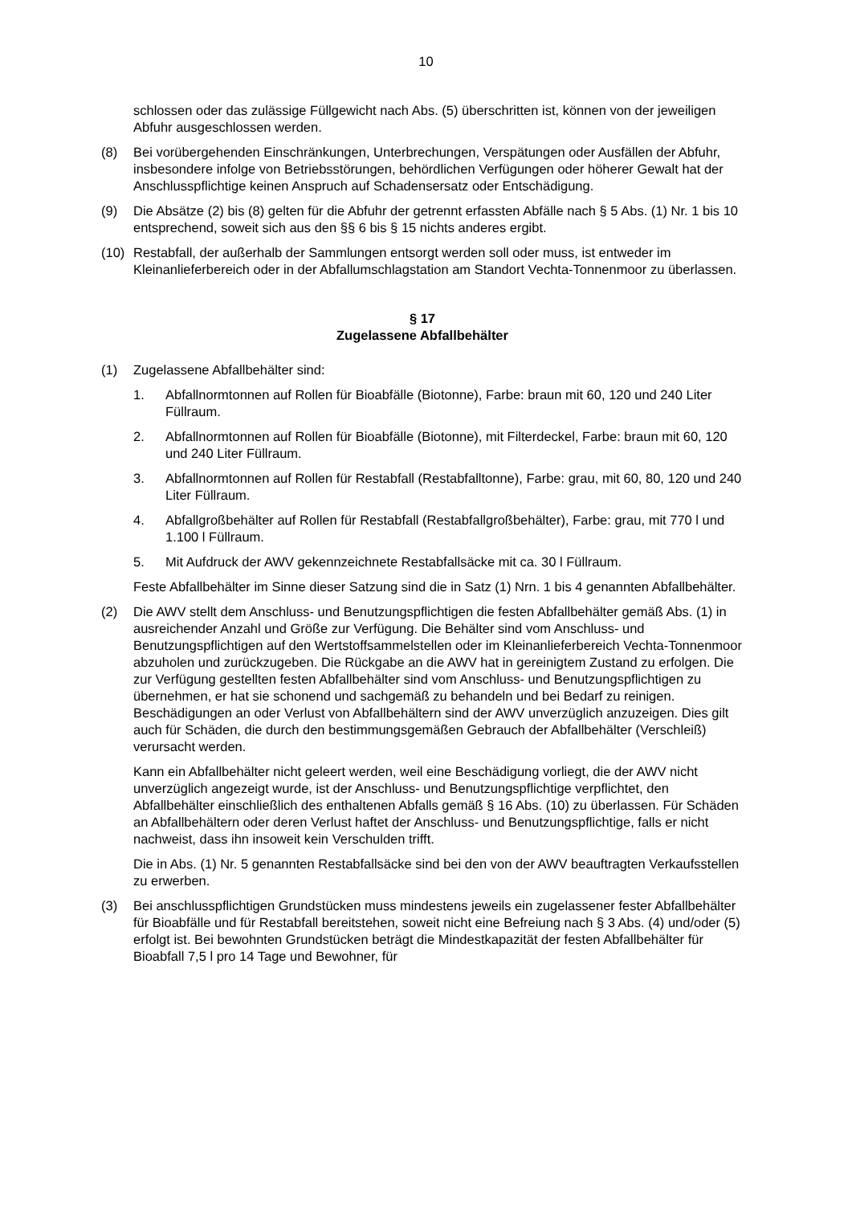10
schlossen oder das zulässige Füllgewicht nach Abs. (5) überschritten ist, können von der jeweiligen Abfuhr ausgeschlossen werden.
(8) Bei vorübergehenden Einschränkungen, Unterbrechungen, Verspätungen oder Ausfällen der Abfuhr, insbesondere infolge von Betriebsstörungen, behördlichen Verfügungen oder höherer Gewalt hat der Anschlusspflichtige keinen Anspruch auf Schadensersatz oder Entschädigung.
(9) Die Absätze (2) bis (8) gelten für die Abfuhr der getrennt erfassten Abfälle nach § 5 Abs. (1) Nr. 1 bis 10 entsprechend, soweit sich aus den §§ 6 bis § 15 nichts anderes ergibt.
(10) Restabfall, der außerhalb der Sammlungen entsorgt werden soll oder muss, ist entweder im Kleinanlieferbereich oder in der Abfallumschlagstation am Standort Vechta-Tonnenmoor zu überlassen.
§ 17
Zugelassene Abfallbehälter
(1) Zugelassene Abfallbehälter sind:
1. Abfallnormtonnen auf Rollen für Bioabfälle (Biotonne), Farbe: braun mit 60, 120 und 240 Liter Füllraum.
2. Abfallnormtonnen auf Rollen für Bioabfälle (Biotonne), mit Filterdeckel, Farbe: braun mit 60, 120 und 240 Liter Füllraum.
3. Abfallnormtonnen auf Rollen für Restabfall (Restabfalltonne), Farbe: grau, mit 60, 80, 120 und 240 Liter Füllraum.
4. Abfallgroßbehälter auf Rollen für Restabfall (Restabfallgroßbehälter), Farbe: grau, mit 770 l und 1.100 l Füllraum.
5. Mit Aufdruck der AWV gekennzeichnete Restabfallsäcke mit ca. 30 l Füllraum.
Feste Abfallbehälter im Sinne dieser Satzung sind die in Satz (1) Nrn. 1 bis 4 genannten Abfallbehälter.
(2) Die AWV stellt dem Anschluss- und Benutzungspflichtigen die festen Abfallbehälter gemäß Abs. (1) in ausreichender Anzahl und Größe zur Verfügung. Die Behälter sind vom Anschluss- und Benutzungspflichtigen auf den Wertstoffsammelstellen oder im Kleinanlieferbereich Vechta-Tonnenmoor abzuholen und zurückzugeben. Die Rückgabe an die AWV hat in gereinigtem Zustand zu erfolgen. Die zur Verfügung gestellten festen Abfallbehälter sind vom Anschluss- und Benutzungspflichtigen zu übernehmen, er hat sie schonend und sachgemäß zu behandeln und bei Bedarf zu reinigen. Beschädigungen an oder Verlust von Abfallbehältern sind der AWV unverzüglich anzuzeigen. Dies gilt auch für Schäden, die durch den bestimmungsgemäßen Gebrauch der Abfallbehälter (Verschleiß) verursacht werden.
Kann ein Abfallbehälter nicht geleert werden, weil eine Beschädigung vorliegt, die der AWV nicht unverzüglich angezeigt wurde, ist der Anschluss- und Benutzungspflichtige verpflichtet, den Abfallbehälter einschließlich des enthaltenen Abfalls gemäß § 16 Abs. (10) zu überlassen. Für Schäden an Abfallbehältern oder deren Verlust haftet der Anschluss- und Benutzungspflichtige, falls er nicht nachweist, dass ihn insoweit kein Verschulden trifft.
Die in Abs. (1) Nr. 5 genannten Restabfallsäcke sind bei den von der AWV beauftragten Verkaufsstellen zu erwerben.
(3) Bei anschlusspflichtigen Grundstücken muss mindestens jeweils ein zugelassener fester Abfallbehälter für Bioabfälle und für Restabfall bereitstehen, soweit nicht eine Befreiung nach § 3 Abs. (4) und/oder (5) erfolgt ist. Bei bewohnten Grundstücken beträgt die Mindestkapazität der festen Abfallbehälter für Bioabfall 7,5 l pro 14 Tage und Bewohner, für